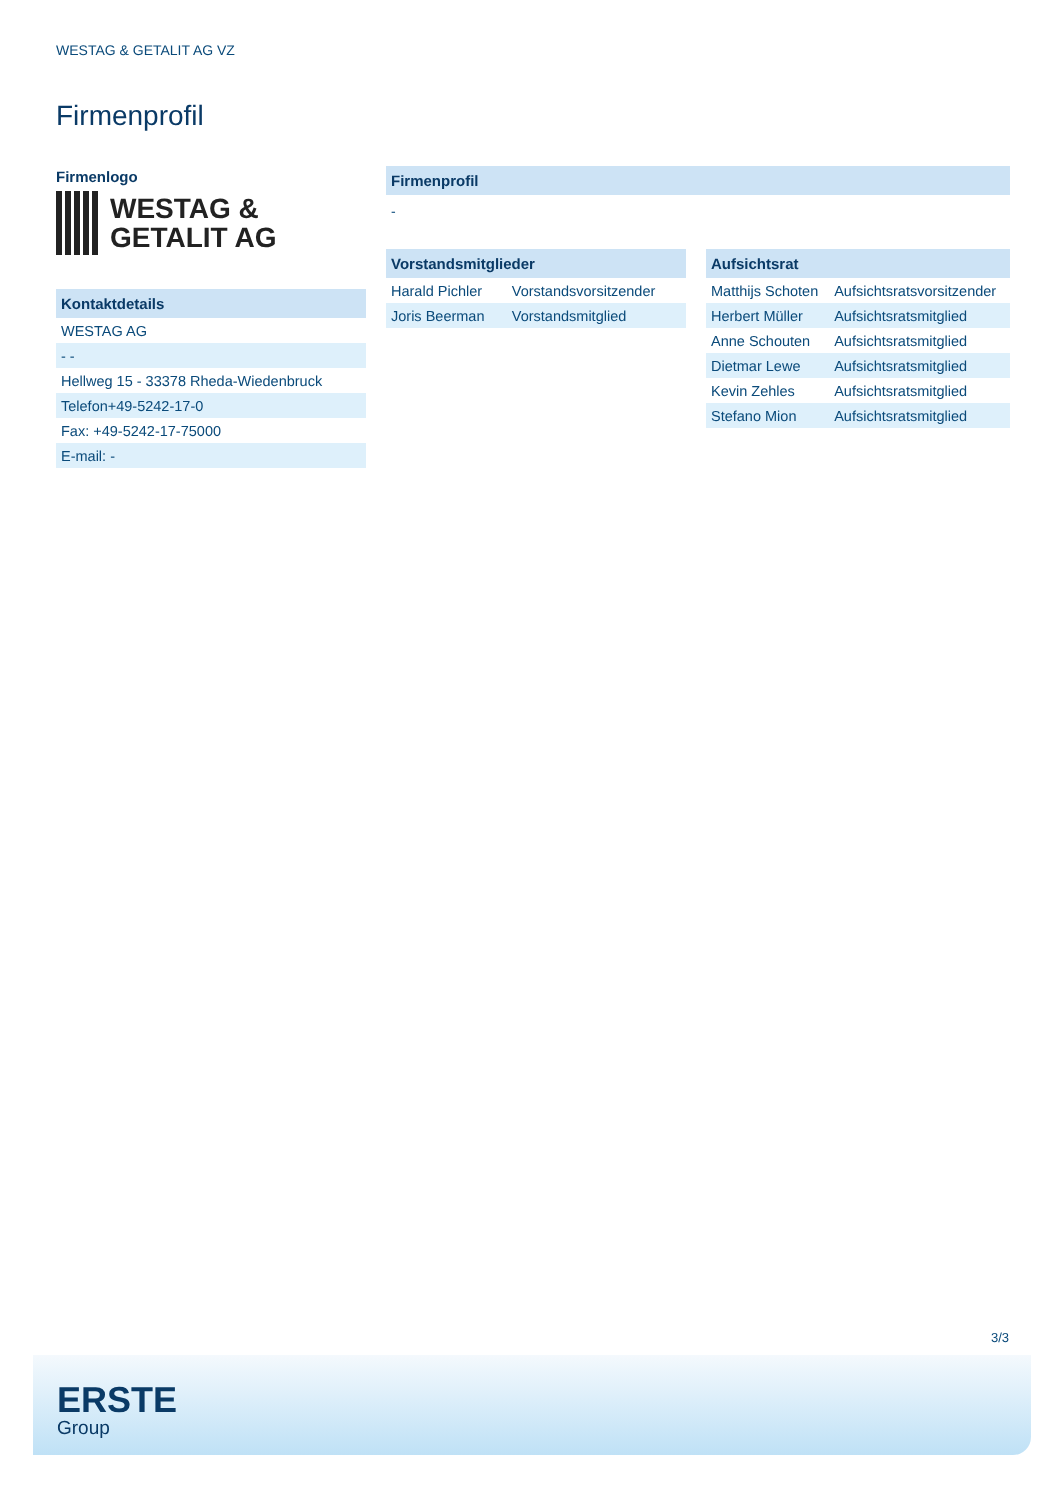WESTAG & GETALIT AG VZ
Firmenprofil
Firmenlogo
WESTAG &
GETALIT AG
Kontaktdetails
| WESTAG AG |
| - - |
| Hellweg 15 - 33378 Rheda-Wiedenbruck |
| Telefon+49-5242-17-0 |
| Fax: +49-5242-17-75000 |
| E-mail: - |
Firmenprofil
-
Vorstandsmitglieder
| Harald Pichler | Vorstandsvorsitzender |
| Joris Beerman | Vorstandsmitglied |
Aufsichtsrat
| Matthijs Schoten | Aufsichtsratsvorsitzender |
| Herbert Müller | Aufsichtsratsmitglied |
| Anne Schouten | Aufsichtsratsmitglied |
| Dietmar Lewe | Aufsichtsratsmitglied |
| Kevin Zehles | Aufsichtsratsmitglied |
| Stefano Mion | Aufsichtsratsmitglied |
3/3
ERSTE
Group